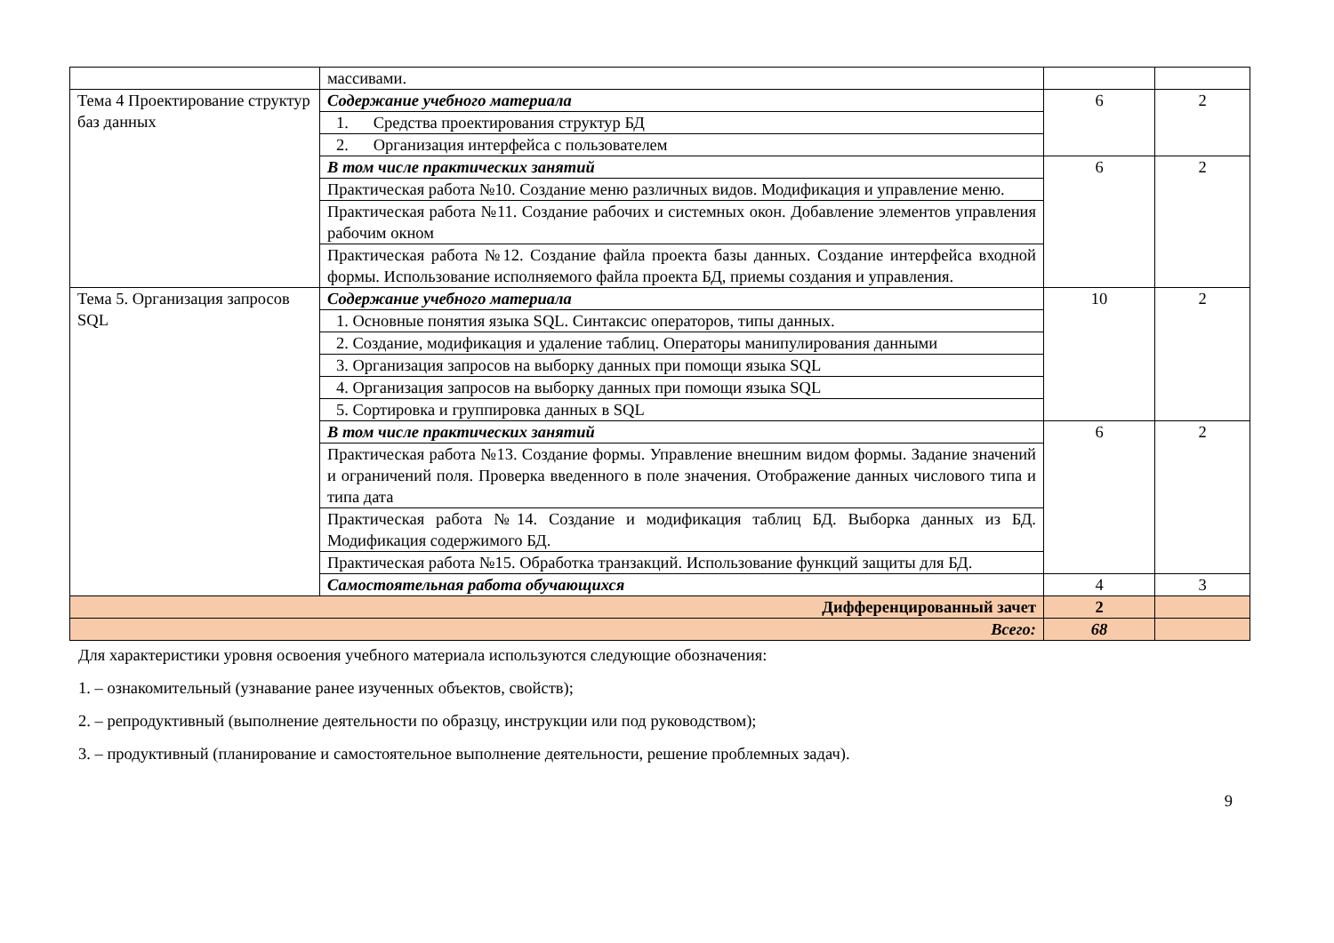| | массивами. | | |
| Тема 4 Проектирование структур баз данных | Содержание учебного материала | 6 | 2 |
| | 1. Средства проектирования структур БД | | |
| | 2. Организация интерфейса с пользователем | | |
| | В том числе практических занятий | 6 | 2 |
| | Практическая работа №10. Создание меню различных видов. Модификация и управление меню. | | |
| | Практическая работа №11. Создание рабочих и системных окон. Добавление элементов управления рабочим окном | | |
| | Практическая работа №12. Создание файла проекта базы данных. Создание интерфейса входной формы. Использование исполняемого файла проекта БД, приемы создания и управления. | | |
| Тема 5. Организация запросов SQL | Содержание учебного материала | 10 | 2 |
| | 1. Основные понятия языка SQL. Синтаксис операторов, типы данных. | | |
| | 2. Создание, модификация и удаление таблиц. Операторы манипулирования данными | | |
| | 3. Организация запросов на выборку данных при помощи языка SQL | | |
| | 4. Организация запросов на выборку данных при помощи языка SQL | | |
| | 5. Сортировка и группировка данных в SQL | | |
| | В том числе практических занятий | 6 | 2 |
| | Практическая работа №13. Создание формы. Управление внешним видом формы. Задание значений и ограничений поля. Проверка введенного в поле значения. Отображение данных числового типа и типа дата | | |
| | Практическая работа №14. Создание и модификация таблиц БД. Выборка данных из БД. Модификация содержимого БД. | | |
| | Практическая работа №15. Обработка транзакций. Использование функций защиты для БД. | | |
| | Самостоятельная работа обучающихся | 4 | 3 |
| Дифференцированный зачет | | 2 | |
| Всего: | | 68 | |
Для характеристики уровня освоения учебного материала используются следующие обозначения:
1. – ознакомительный (узнавание ранее изученных объектов, свойств);
2. – репродуктивный (выполнение деятельности по образцу, инструкции или под руководством);
3. – продуктивный (планирование и самостоятельное выполнение деятельности, решение проблемных задач).
9